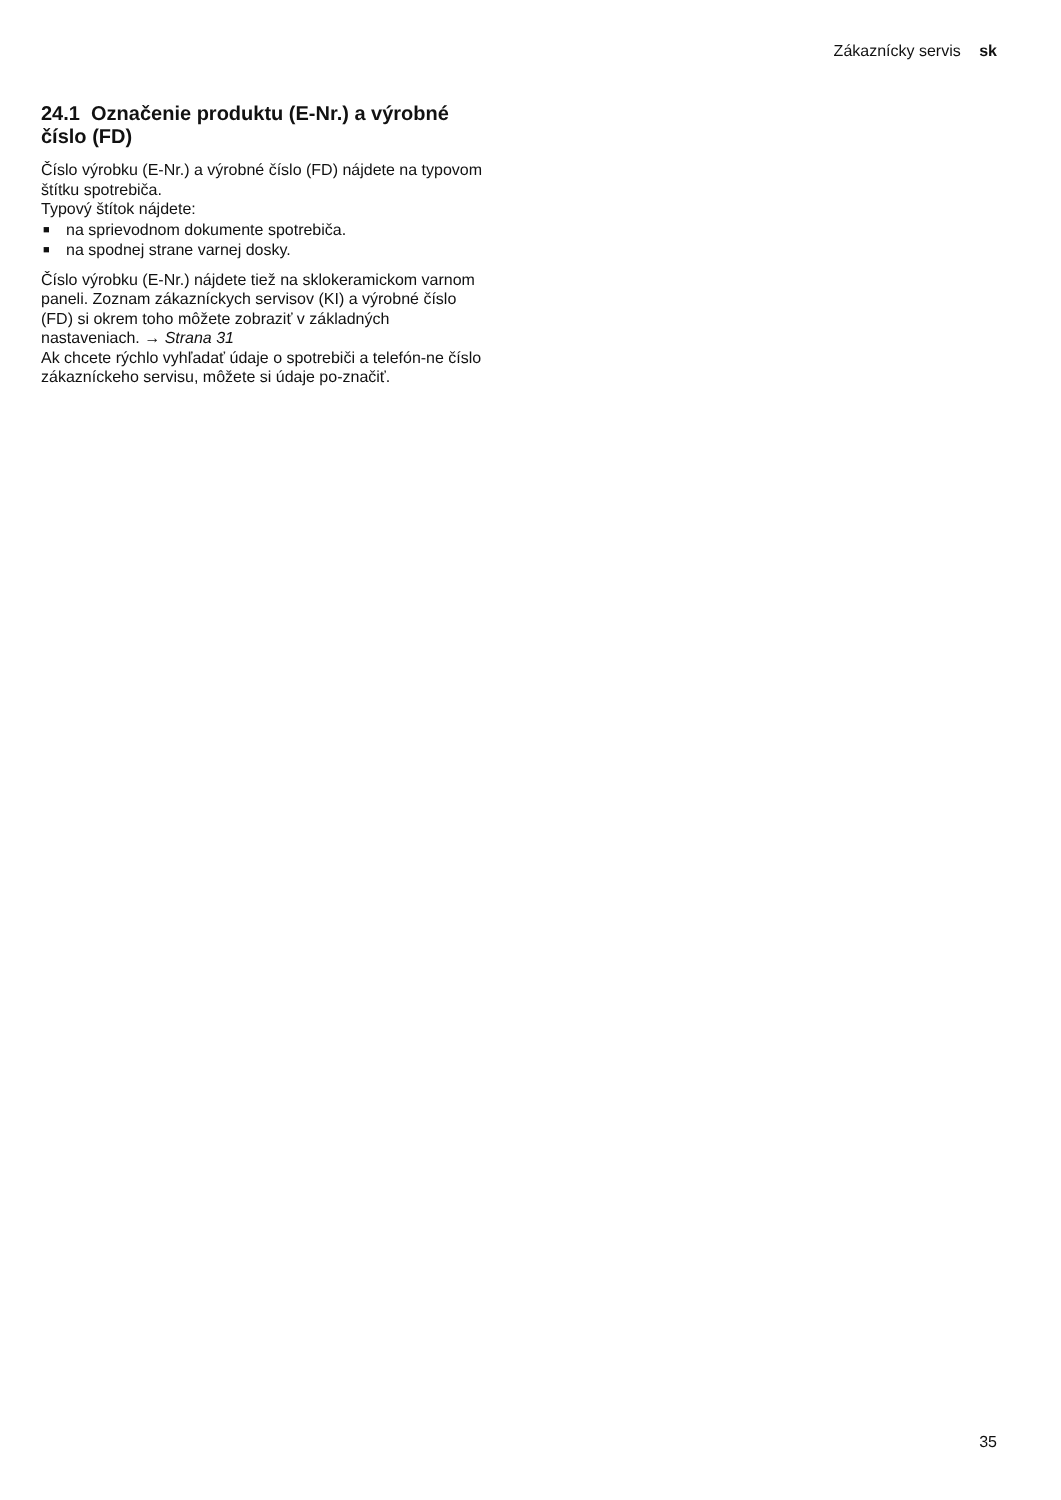Zákaznícky servis sk
24.1 Označenie produktu (E-Nr.) a výrobné číslo (FD)
Číslo výrobku (E-Nr.) a výrobné číslo (FD) nájdete na typovom štítku spotrebiča.
Typový štítok nájdete:
■ na sprievodnom dokumente spotrebiča.
■ na spodnej strane varnej dosky.
Číslo výrobku (E-Nr.) nájdete tiež na sklokeramickom varnom paneli. Zoznam zákazníckych servisov (KI) a výrobné číslo (FD) si okrem toho môžete zobraziť v základných nastaveniach. → Strana 31
Ak chcete rýchlo vyhľadať údaje o spotrebiči a telefón-ne číslo zákazníckeho servisu, môžete si údaje po-značiť.
35